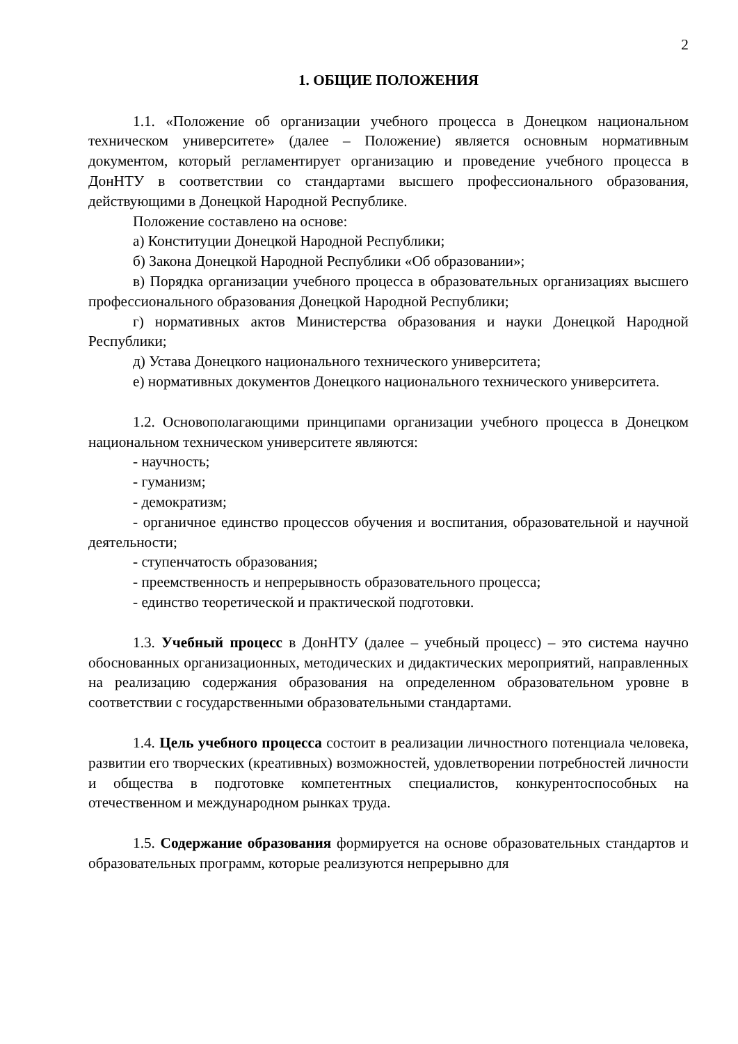2
1. ОБЩИЕ ПОЛОЖЕНИЯ
1.1. «Положение об организации учебного процесса в Донецком национальном техническом университете» (далее – Положение) является основным нормативным документом, который регламентирует организацию и проведение учебного процесса в ДонНТУ в соответствии со стандартами высшего профессионального образования, действующими в Донецкой Народной Республике.
Положение составлено на основе:
а) Конституции Донецкой Народной Республики;
б) Закона Донецкой Народной Республики «Об образовании»;
в) Порядка организации учебного процесса в образовательных организациях высшего профессионального образования Донецкой Народной Республики;
г) нормативных актов Министерства образования и науки Донецкой Народной Республики;
д) Устава Донецкого национального технического университета;
е) нормативных документов Донецкого национального технического университета.
1.2. Основополагающими принципами организации учебного процесса в Донецком национальном техническом университете являются:
- научность;
- гуманизм;
- демократизм;
- органичное единство процессов обучения и воспитания, образовательной и научной деятельности;
- ступенчатость образования;
- преемственность и непрерывность образовательного процесса;
- единство теоретической и практической подготовки.
1.3. Учебный процесс в ДонНТУ (далее – учебный процесс) – это система научно обоснованных организационных, методических и дидактических мероприятий, направленных на реализацию содержания образования на определенном образовательном уровне в соответствии с государственными образовательными стандартами.
1.4. Цель учебного процесса состоит в реализации личностного потенциала человека, развитии его творческих (креативных) возможностей, удовлетворении потребностей личности и общества в подготовке компетентных специалистов, конкурентоспособных на отечественном и международном рынках труда.
1.5. Содержание образования формируется на основе образовательных стандартов и образовательных программ, которые реализуются непрерывно для